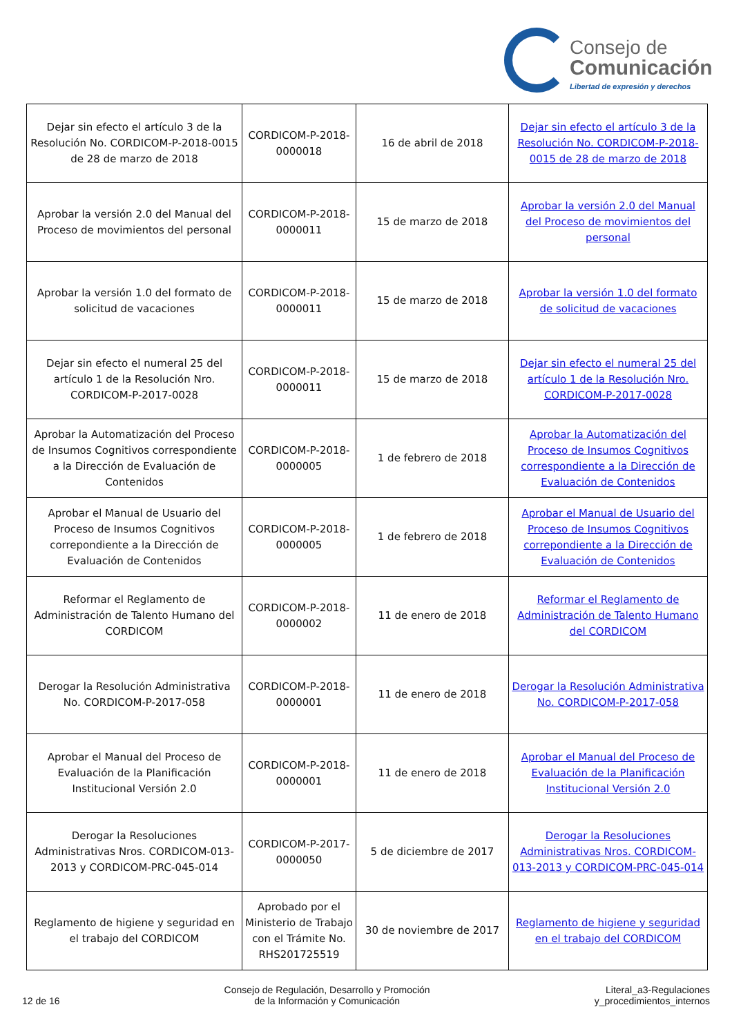Consejo de
Comunicación
Libertad de expresión y derechos
| Dejar sin efecto el artículo 3 de la Resolución No. CORDICOM-P-2018-0015 de 28 de marzo de 2018 | CORDICOM-P-2018-0000018 | 16 de abril de 2018 | Dejar sin efecto el artículo 3 de la Resolución No. CORDICOM-P-2018-0015 de 28 de marzo de 2018 |
| Aprobar la versión 2.0 del Manual del Proceso de movimientos del personal | CORDICOM-P-2018-0000011 | 15 de marzo de 2018 | Aprobar la versión 2.0 del Manual del Proceso de movimientos del personal |
| Aprobar la versión 1.0 del formato de solicitud de vacaciones | CORDICOM-P-2018-0000011 | 15 de marzo de 2018 | Aprobar la versión 1.0 del formato de solicitud de vacaciones |
| Dejar sin efecto el numeral 25 del artículo 1 de la Resolución Nro. CORDICOM-P-2017-0028 | CORDICOM-P-2018-0000011 | 15 de marzo de 2018 | Dejar sin efecto el numeral 25 del artículo 1 de la Resolución Nro. CORDICOM-P-2017-0028 |
| Aprobar la Automatización del Proceso de Insumos Cognitivos correspondiente a la Dirección de Evaluación de Contenidos | CORDICOM-P-2018-0000005 | 1 de febrero de 2018 | Aprobar la Automatización del Proceso de Insumos Cognitivos correspondiente a la Dirección de Evaluación de Contenidos |
| Aprobar el Manual de Usuario del Proceso de Insumos Cognitivos correpondiente a la Dirección de Evaluación de Contenidos | CORDICOM-P-2018-0000005 | 1 de febrero de 2018 | Aprobar el Manual de Usuario del Proceso de Insumos Cognitivos correpondiente a la Dirección de Evaluación de Contenidos |
| Reformar el Reglamento de Administración de Talento Humano del CORDICOM | CORDICOM-P-2018-0000002 | 11 de enero de 2018 | Reformar el Reglamento de Administración de Talento Humano del CORDICOM |
| Derogar la Resolución Administrativa No. CORDICOM-P-2017-058 | CORDICOM-P-2018-0000001 | 11 de enero de 2018 | Derogar la Resolución Administrativa No. CORDICOM-P-2017-058 |
| Aprobar el Manual del Proceso de Evaluación de la Planificación Institucional Versión 2.0 | CORDICOM-P-2018-0000001 | 11 de enero de 2018 | Aprobar el Manual del Proceso de Evaluación de la Planificación Institucional Versión 2.0 |
| Derogar la Resoluciones Administrativas Nros. CORDICOM-013-2013 y CORDICOM-PRC-045-014 | CORDICOM-P-2017-0000050 | 5 de diciembre de 2017 | Derogar la Resoluciones Administrativas Nros. CORDICOM-013-2013 y CORDICOM-PRC-045-014 |
| Reglamento de higiene y seguridad en el trabajo del CORDICOM | Aprobado por el Ministerio de Trabajo con el Trámite No. RHS201725519 | 30 de noviembre de 2017 | Reglamento de higiene y seguridad en el trabajo del CORDICOM |
12 de 16
Consejo de Regulación, Desarrollo y Promoción
de la Información y Comunicación
Literal_a3-Regulaciones
y_procedimientos_internos